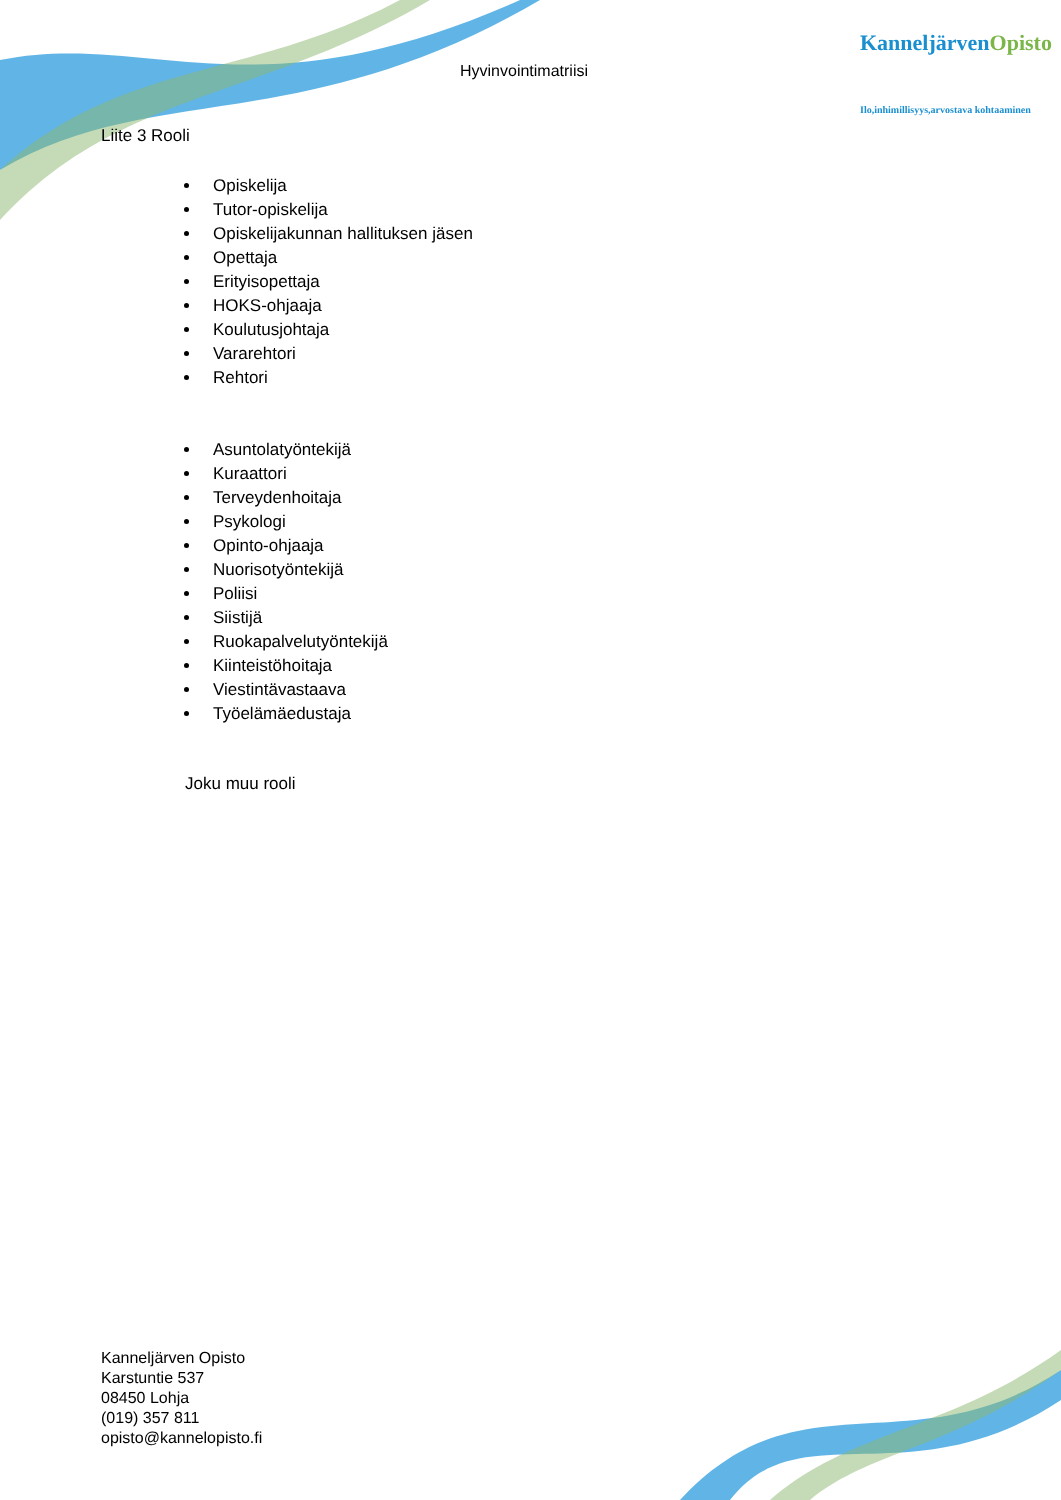Hyvinvointimatriisi
KanneljärvenOpisto
Ilo,inhimillisyys,arvostava kohtaaminen
Liite 3 Rooli
Opiskelija
Tutor-opiskelija
Opiskelijakunnan hallituksen jäsen
Opettaja
Erityisopettaja
HOKS-ohjaaja
Koulutusjohtaja
Vararehtori
Rehtori
Asuntolatyöntekijä
Kuraattori
Terveydenhoitaja
Psykologi
Opinto-ohjaaja
Nuorisotyöntekijä
Poliisi
Siistijä
Ruokapalvelutyöntekijä
Kiinteistöhoitaja
Viestintävastaava
Työelämäedustaja
Joku muu rooli
Kanneljärven Opisto
Karstuntie 537
08450 Lohja
(019) 357 811
opisto@kannelopisto.fi